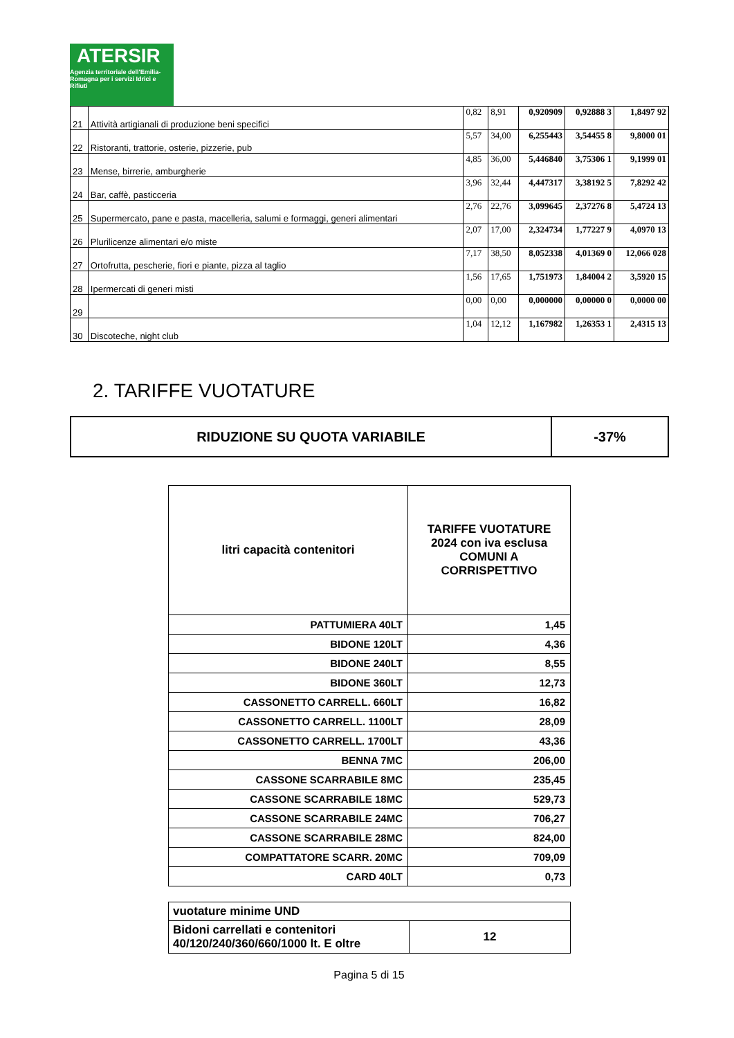ATERSIR
Agenzia territoriale dell'Emilia-Romagna per i servizi Idrici e Rifiuti
| 21 | Attività artigianali di produzione beni specifici | 0,82 | 8,91 | 0,920909 | 0,92888 3 | 1,8497 92 |
| 22 | Ristoranti, trattorie, osterie, pizzerie, pub | 5,57 | 34,00 | 6,255443 | 3,54455 8 | 9,8000 01 |
| 23 | Mense, birrerie, amburgherie | 4,85 | 36,00 | 5,446840 | 3,75306 1 | 9,1999 01 |
| 24 | Bar, caffè, pasticceria | 3,96 | 32,44 | 4,447317 | 3,38192 5 | 7,8292 42 |
| 25 | Supermercato, pane e pasta, macelleria, salumi e formaggi, generi alimentari | 2,76 | 22,76 | 3,099645 | 2,37276 8 | 5,4724 13 |
| 26 | Plurilicenze alimentari e/o miste | 2,07 | 17,00 | 2,324734 | 1,77227 9 | 4,0970 13 |
| 27 | Ortofrutta, pescherie, fiori e piante, pizza al taglio | 7,17 | 38,50 | 8,052338 | 4,01369 0 | 12,066 028 |
| 28 | Ipermercati di generi misti | 1,56 | 17,65 | 1,751973 | 1,84004 2 | 3,5920 15 |
| 29 | | 0,00 | 0,00 | 0,000000 | 0,00000 0 | 0,0000 00 |
| 30 | Discoteche, night club | 1,04 | 12,12 | 1,167982 | 1,26353 1 | 2,4315 13 |
2. TARIFFE VUOTATURE
| RIDUZIONE SU QUOTA VARIABILE | -37% |
| litri capacità contenitori | TARIFFE VUOTATURE 2024 con iva esclusa COMUNI A CORRISPETTIVO |
| --- | --- |
| PATTUMIERA 40LT | 1,45 |
| BIDONE 120LT | 4,36 |
| BIDONE 240LT | 8,55 |
| BIDONE 360LT | 12,73 |
| CASSONETTO CARRELL. 660LT | 16,82 |
| CASSONETTO CARRELL. 1100LT | 28,09 |
| CASSONETTO CARRELL. 1700LT | 43,36 |
| BENNA 7MC | 206,00 |
| CASSONE SCARRABILE 8MC | 235,45 |
| CASSONE SCARRABILE 18MC | 529,73 |
| CASSONE SCARRABILE 24MC | 706,27 |
| CASSONE SCARRABILE 28MC | 824,00 |
| COMPATTATORE SCARR. 20MC | 709,09 |
| CARD 40LT | 0,73 |
| vuotature minime UND | |
| Bidoni carrellati e contenitori 40/120/240/360/660/1000 lt. E oltre | 12 |
Pagina 5 di 15